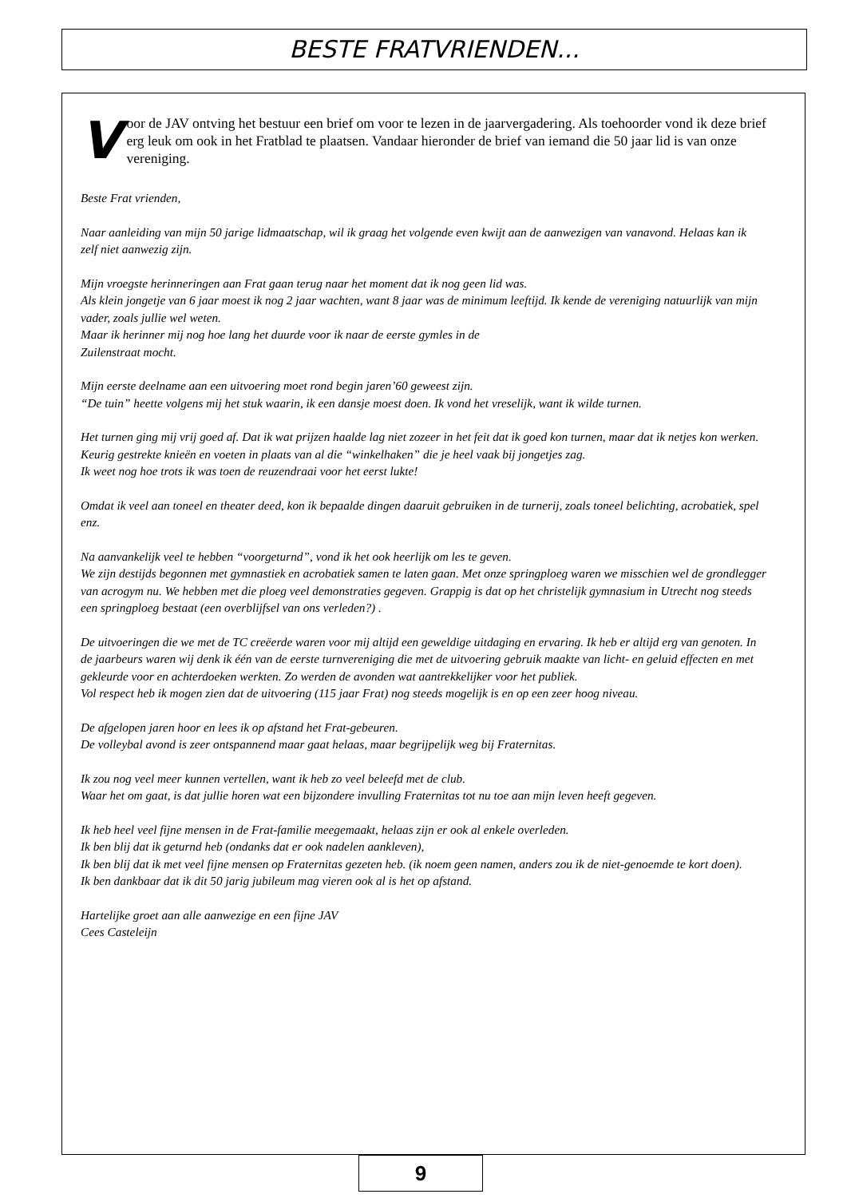BESTE FRATVRIENDEN...
Voor de JAV ontving het bestuur een brief om voor te lezen in de jaarvergadering. Als toehoorder vond ik deze brief erg leuk om ook in het Fratblad te plaatsen. Vandaar hieronder de brief van iemand die 50 jaar lid is van onze vereniging.
Beste Frat vrienden,
Naar aanleiding van mijn 50 jarige lidmaatschap, wil ik graag het volgende even kwijt aan de aanwezigen van vanavond. Helaas kan ik zelf niet aanwezig zijn.
Mijn vroegste herinneringen aan Frat gaan terug naar het moment dat ik nog geen lid was.
Als klein jongetje van 6 jaar moest ik nog 2 jaar wachten, want 8 jaar was de minimum leeftijd. Ik kende de vereniging natuurlijk van mijn vader, zoals jullie wel weten.
Maar ik herinner mij nog hoe lang het duurde voor ik naar de eerste gymles in de
Zuilenstraat mocht.
Mijn eerste deelname aan een uitvoering moet rond begin jaren’60 geweest zijn.
“De tuin” heette volgens mij het stuk waarin, ik een dansje moest doen. Ik vond het vreselijk, want ik wilde turnen.
Het turnen ging mij vrij goed af. Dat ik wat prijzen haalde lag niet zozeer in het feit dat ik goed kon turnen, maar dat ik netjes kon werken. Keurig gestrekte knieën en voeten in plaats van al die “winkelhaken” die je heel vaak bij jongetjes zag.
Ik weet nog hoe trots ik was toen de reuzendraai voor het eerst lukte!
Omdat ik veel aan toneel en theater deed, kon ik bepaalde dingen daaruit gebruiken in de turnerij, zoals toneel belichting, acrobatiek, spel enz.
Na aanvankelijk veel te hebben “voorgeturnd”, vond ik het ook heerlijk om les te geven.
We zijn destijds begonnen met gymnastiek en acrobatiek samen te laten gaan. Met onze springploeg waren we misschien wel de grondlegger van acrogym nu. We hebben met die ploeg veel demonstraties gegeven. Grappig is dat op het christelijk gymnasium in Utrecht nog steeds een springploeg bestaat (een overblijfsel van ons verleden?) .
De uitvoeringen die we met de TC creëerde waren voor mij altijd een geweldige uitdaging en ervaring. Ik heb er altijd erg van genoten. In de jaarbeurs waren wij denk ik één van de eerste turnvereniging die met de uitvoering gebruik maakte van licht- en geluid effecten en met gekleurde voor en achterdoeken werkten. Zo werden de avonden wat aantrekkelijker voor het publiek.
Vol respect heb ik mogen zien dat de uitvoering (115 jaar Frat) nog steeds mogelijk is en op een zeer hoog niveau.
De afgelopen jaren hoor en lees ik op afstand het Frat-gebeuren.
De volleybal avond is zeer ontspannend maar gaat helaas, maar begrijpelijk weg bij Fraternitas.
Ik zou nog veel meer kunnen vertellen, want ik heb zo veel beleefd met de club.
Waar het om gaat, is dat jullie horen wat een bijzondere invulling Fraternitas tot nu toe aan mijn leven heeft gegeven.
Ik heb heel veel fijne mensen in de Frat-familie meegemaakt, helaas zijn er ook al enkele overleden.
Ik ben blij dat ik geturnd heb (ondanks dat er ook nadelen aankleven),
Ik ben blij dat ik met veel fijne mensen op Fraternitas gezeten heb. (ik noem geen namen, anders zou ik de niet-genoemde te kort doen).
Ik ben dankbaar dat ik dit 50 jarig jubileum mag vieren ook al is het op afstand.
Hartelijke groet aan alle aanwezige en een fijne JAV
Cees Casteleijn
9